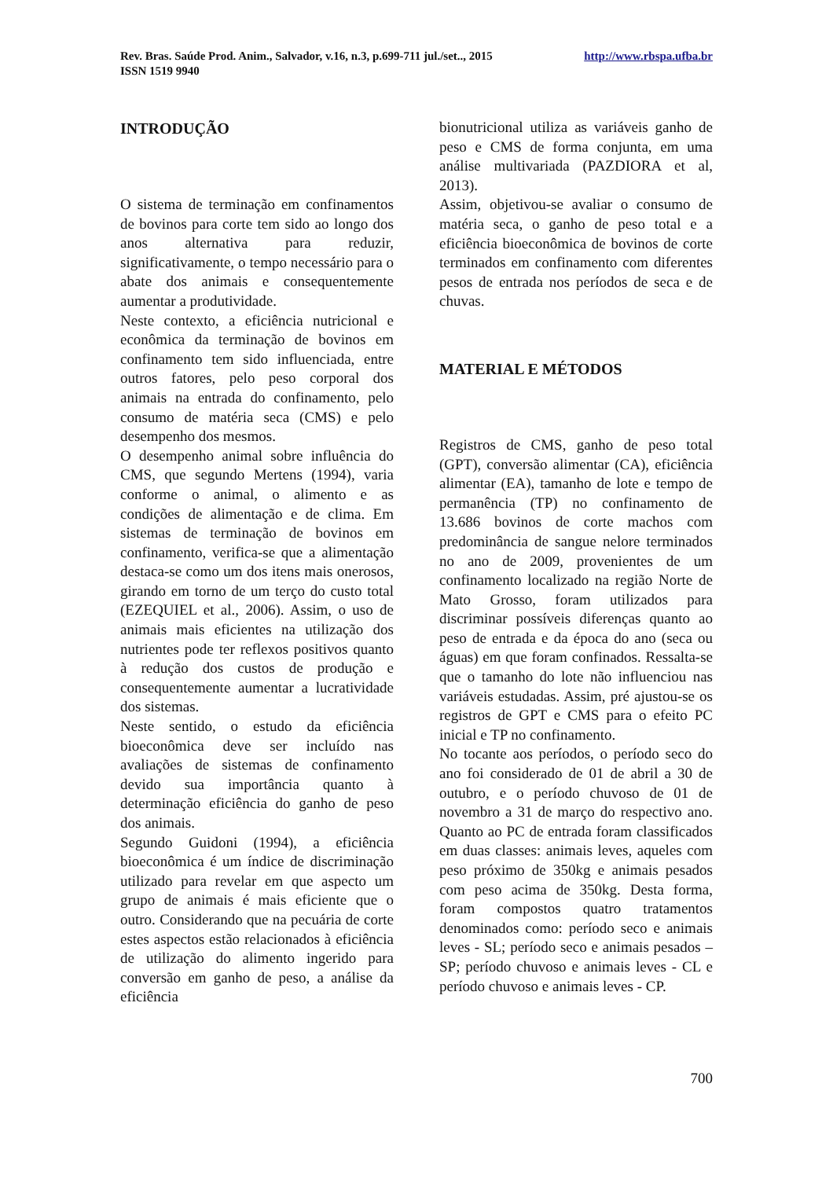Rev. Bras. Saúde Prod. Anim., Salvador, v.16, n.3, p.699-711 jul./set.., 2015 http://www.rbspa.ufba.br
ISSN 1519 9940
INTRODUÇÃO
O sistema de terminação em confinamentos de bovinos para corte tem sido ao longo dos anos alternativa para reduzir, significativamente, o tempo necessário para o abate dos animais e consequentemente aumentar a produtividade.
Neste contexto, a eficiência nutricional e econômica da terminação de bovinos em confinamento tem sido influenciada, entre outros fatores, pelo peso corporal dos animais na entrada do confinamento, pelo consumo de matéria seca (CMS) e pelo desempenho dos mesmos.
O desempenho animal sobre influência do CMS, que segundo Mertens (1994), varia conforme o animal, o alimento e as condições de alimentação e de clima. Em sistemas de terminação de bovinos em confinamento, verifica-se que a alimentação destaca-se como um dos itens mais onerosos, girando em torno de um terço do custo total (EZEQUIEL et al., 2006). Assim, o uso de animais mais eficientes na utilização dos nutrientes pode ter reflexos positivos quanto à redução dos custos de produção e consequentemente aumentar a lucratividade dos sistemas.
Neste sentido, o estudo da eficiência bioeconômica deve ser incluído nas avaliações de sistemas de confinamento devido sua importância quanto à determinação eficiência do ganho de peso dos animais.
Segundo Guidoni (1994), a eficiência bioeconômica é um índice de discriminação utilizado para revelar em que aspecto um grupo de animais é mais eficiente que o outro. Considerando que na pecuária de corte estes aspectos estão relacionados à eficiência de utilização do alimento ingerido para conversão em ganho de peso, a análise da eficiência
bionutricional utiliza as variáveis ganho de peso e CMS de forma conjunta, em uma análise multivariada (PAZDIORA et al, 2013).
Assim, objetivou-se avaliar o consumo de matéria seca, o ganho de peso total e a eficiência bioeconômica de bovinos de corte terminados em confinamento com diferentes pesos de entrada nos períodos de seca e de chuvas.
MATERIAL E MÉTODOS
Registros de CMS, ganho de peso total (GPT), conversão alimentar (CA), eficiência alimentar (EA), tamanho de lote e tempo de permanência (TP) no confinamento de 13.686 bovinos de corte machos com predominância de sangue nelore terminados no ano de 2009, provenientes de um confinamento localizado na região Norte de Mato Grosso, foram utilizados para discriminar possíveis diferenças quanto ao peso de entrada e da época do ano (seca ou águas) em que foram confinados. Ressalta-se que o tamanho do lote não influenciou nas variáveis estudadas. Assim, pré ajustou-se os registros de GPT e CMS para o efeito PC inicial e TP no confinamento.
No tocante aos períodos, o período seco do ano foi considerado de 01 de abril a 30 de outubro, e o período chuvoso de 01 de novembro a 31 de março do respectivo ano. Quanto ao PC de entrada foram classificados em duas classes: animais leves, aqueles com peso próximo de 350kg e animais pesados com peso acima de 350kg. Desta forma, foram compostos quatro tratamentos denominados como: período seco e animais leves - SL; período seco e animais pesados – SP; período chuvoso e animais leves - CL e período chuvoso e animais leves - CP.
700